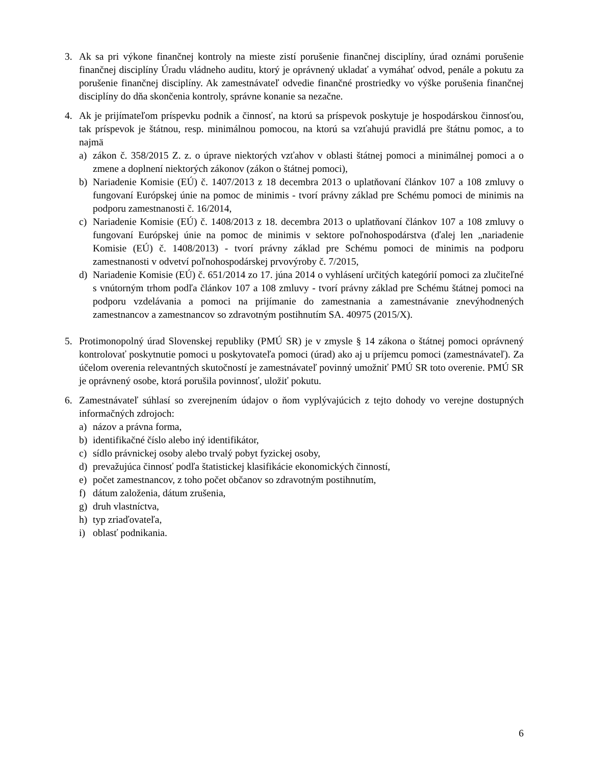3. Ak sa pri výkone finančnej kontroly na mieste zistí porušenie finančnej disciplíny, úrad oznámi porušenie finančnej disciplíny Úradu vládneho auditu, ktorý je oprávnený ukladať a vymáhať odvod, penále a pokutu za porušenie finančnej disciplíny. Ak zamestnávateľ odvedie finančné prostriedky vo výške porušenia finančnej disciplíny do dňa skončenia kontroly, správne konanie sa nezačne.
4. Ak je prijímateľom príspevku podnik a činnosť, na ktorú sa príspevok poskytuje je hospodárskou činnosťou, tak príspevok je štátnou, resp. minimálnou pomocou, na ktorú sa vzťahujú pravidlá pre štátnu pomoc, a to najmä
a) zákon č. 358/2015 Z. z. o úprave niektorých vzťahov v oblasti štátnej pomoci a minimálnej pomoci a o zmene a doplnení niektorých zákonov (zákon o štátnej pomoci),
b) Nariadenie Komisie (EÚ) č. 1407/2013 z 18 decembra 2013 o uplatňovaní článkov 107 a 108 zmluvy o fungovaní Európskej únie na pomoc de minimis - tvorí právny základ pre Schému pomoci de minimis na podporu zamestnanosti č. 16/2014,
c) Nariadenie Komisie (EÚ) č. 1408/2013 z 18. decembra 2013 o uplatňovaní článkov 107 a 108 zmluvy o fungovaní Európskej únie na pomoc de minimis v sektore poľnohospodárstva (ďalej len „nariadenie Komisie (EÚ) č. 1408/2013) - tvorí právny základ pre Schému pomoci de minimis na podporu zamestnanosti v odvetví poľnohospodárskej prvovýroby č. 7/2015,
d) Nariadenie Komisie (EÚ) č. 651/2014 zo 17. júna 2014 o vyhlásení určitých kategórií pomoci za zlučiteľné s vnútorným trhom podľa článkov 107 a 108 zmluvy - tvorí právny základ pre Schému štátnej pomoci na podporu vzdelávania a pomoci na prijímanie do zamestnania a zamestnávanie znevýhodnených zamestnancov a zamestnancov so zdravotným postihnutím SA. 40975 (2015/X).
5. Protimonopolný úrad Slovenskej republiky (PMÚ SR) je v zmysle § 14 zákona o štátnej pomoci oprávnený kontrolovať poskytnutie pomoci u poskytovateľa pomoci (úrad) ako aj u príjemcu pomoci (zamestnávateľ). Za účelom overenia relevantných skutočností je zamestnávateľ povinný umožniť PMÚ SR toto overenie. PMÚ SR je oprávnený osobe, ktorá porušila povinnosť, uložiť pokutu.
6. Zamestnávateľ súhlasí so zverejnením údajov o ňom vyplývajúcich z tejto dohody vo verejne dostupných informačných zdrojoch:
a) názov a právna forma,
b) identifikačné číslo alebo iný identifikátor,
c) sídlo právnickej osoby alebo trvalý pobyt fyzickej osoby,
d) prevažujúca činnosť podľa štatistickej klasifikácie ekonomických činností,
e) počet zamestnancov, z toho počet občanov so zdravotným postihnutím,
f) dátum založenia, dátum zrušenia,
g) druh vlastníctva,
h) typ zriaďovateľa,
i) oblasť podnikania.
6